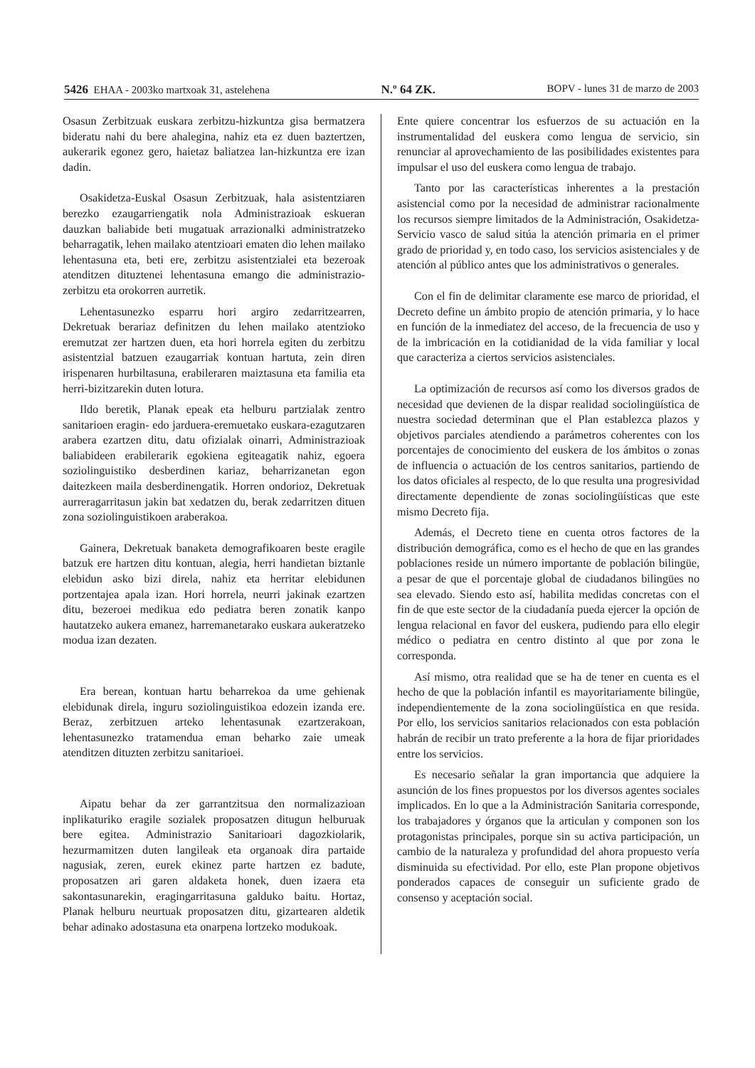5426 EHAA - 2003ko martxoak 31, astelehena N.º 64 ZK. BOPV - lunes 31 de marzo de 2003
Osasun Zerbitzuak euskara zerbitzu-hizkuntza gisa bermatzera bideratu nahi du bere ahalegina, nahiz eta ez duen baztertzen, aukerarik egonez gero, haietaz baliatzea lan-hizkuntza ere izan dadin.
Osakidetza-Euskal Osasun Zerbitzuak, hala asistentziaren berezko ezaugarriengatik nola Administrazioak eskueran dauzkan baliabide beti mugatuak arrazionalki administratzeko beharragatik, lehen mailako atentzioari ematen dio lehen mailako lehentasuna eta, beti ere, zerbitzu asistentzialei eta bezeroak atenditzen dituztenei lehentasuna emango die administrazio-zerbitzu eta orokorren aurretik.
Lehentasunezko esparru hori argiro zedarritzearren, Dekretuak berariaz definitzen du lehen mailako atentzioko eremutzat zer hartzen duen, eta hori horrela egiten du zerbitzu asistentzial batzuen ezaugarriak kontuan hartuta, zein diren irispenaren hurbiltasuna, erabileraren maiztasuna eta familia eta herri-bizitzarekin duten lotura.
Ildo beretik, Planak epeak eta helburu partzialak zentro sanitarioen eragin- edo jarduera-eremuetako euskara-ezagutzaren arabera ezartzen ditu, datu ofizialak oinarri, Administrazioak baliabideen erabilerarik egokiena egiteagatik nahiz, egoera soziolinguistiko desberdinen kariaz, beharrizanetan egon daitezkeen maila desberdinengatik. Horren ondorioz, Dekretuak aurreragarritasun jakin bat xedatzen du, berak zedarritzen dituen zona soziolinguistikoen araberakoa.
Gainera, Dekretuak banaketa demografikoaren beste eragile batzuk ere hartzen ditu kontuan, alegia, herri handietan biztanle elebidun asko bizi direla, nahiz eta herritar elebidunen portzentajea apala izan. Hori horrela, neurri jakinak ezartzen ditu, bezeroei medikua edo pediatra beren zonatik kanpo hautatzeko aukera emanez, harremanetarako euskara aukeratzeko modua izan dezaten.
Era berean, kontuan hartu beharrekoa da ume gehienak elebidunak direla, inguru soziolinguistikoa edozein izanda ere. Beraz, zerbitzuen arteko lehentasunak ezartzerakoan, lehentasunezko tratamendua eman beharko zaie umeak atenditzen dituzten zerbitzu sanitarioei.
Aipatu behar da zer garrantzitsua den normalizazioan inplikaturiko eragile sozialek proposatzen ditugun helburuak bere egitea. Administrazio Sanitarioari dagozkiolarik, hezurmamitzen duten langileak eta organoak dira partaide nagusiak, zeren, eurek ekinez parte hartzen ez badute, proposatzen ari garen aldaketa honek, duen izaera eta sakontasunarekin, eragingarritasuna galduko baitu. Hortaz, Planak helburu neurtuak proposatzen ditu, gizartearen aldetik behar adinako adostasuna eta onarpena lortzeko modukoak.
Ente quiere concentrar los esfuerzos de su actuación en la instrumentalidad del euskera como lengua de servicio, sin renunciar al aprovechamiento de las posibilidades existentes para impulsar el uso del euskera como lengua de trabajo.
Tanto por las características inherentes a la prestación asistencial como por la necesidad de administrar racionalmente los recursos siempre limitados de la Administración, Osakidetza-Servicio vasco de salud sitúa la atención primaria en el primer grado de prioridad y, en todo caso, los servicios asistenciales y de atención al público antes que los administrativos o generales.
Con el fin de delimitar claramente ese marco de prioridad, el Decreto define un ámbito propio de atención primaria, y lo hace en función de la inmediatez del acceso, de la frecuencia de uso y de la imbricación en la cotidianidad de la vida familiar y local que caracteriza a ciertos servicios asistenciales.
La optimización de recursos así como los diversos grados de necesidad que devienen de la dispar realidad sociolingüística de nuestra sociedad determinan que el Plan establezca plazos y objetivos parciales atendiendo a parámetros coherentes con los porcentajes de conocimiento del euskera de los ámbitos o zonas de influencia o actuación de los centros sanitarios, partiendo de los datos oficiales al respecto, de lo que resulta una progresividad directamente dependiente de zonas sociolingüísticas que este mismo Decreto fija.
Además, el Decreto tiene en cuenta otros factores de la distribución demográfica, como es el hecho de que en las grandes poblaciones reside un número importante de población bilingüe, a pesar de que el porcentaje global de ciudadanos bilingües no sea elevado. Siendo esto así, habilita medidas concretas con el fin de que este sector de la ciudadanía pueda ejercer la opción de lengua relacional en favor del euskera, pudiendo para ello elegir médico o pediatra en centro distinto al que por zona le corresponda.
Así mismo, otra realidad que se ha de tener en cuenta es el hecho de que la población infantil es mayoritariamente bilingüe, independientemente de la zona sociolingüística en que resida. Por ello, los servicios sanitarios relacionados con esta población habrán de recibir un trato preferente a la hora de fijar prioridades entre los servicios.
Es necesario señalar la gran importancia que adquiere la asunción de los fines propuestos por los diversos agentes sociales implicados. En lo que a la Administración Sanitaria corresponde, los trabajadores y órganos que la articulan y componen son los protagonistas principales, porque sin su activa participación, un cambio de la naturaleza y profundidad del ahora propuesto vería disminuida su efectividad. Por ello, este Plan propone objetivos ponderados capaces de conseguir un suficiente grado de consenso y aceptación social.